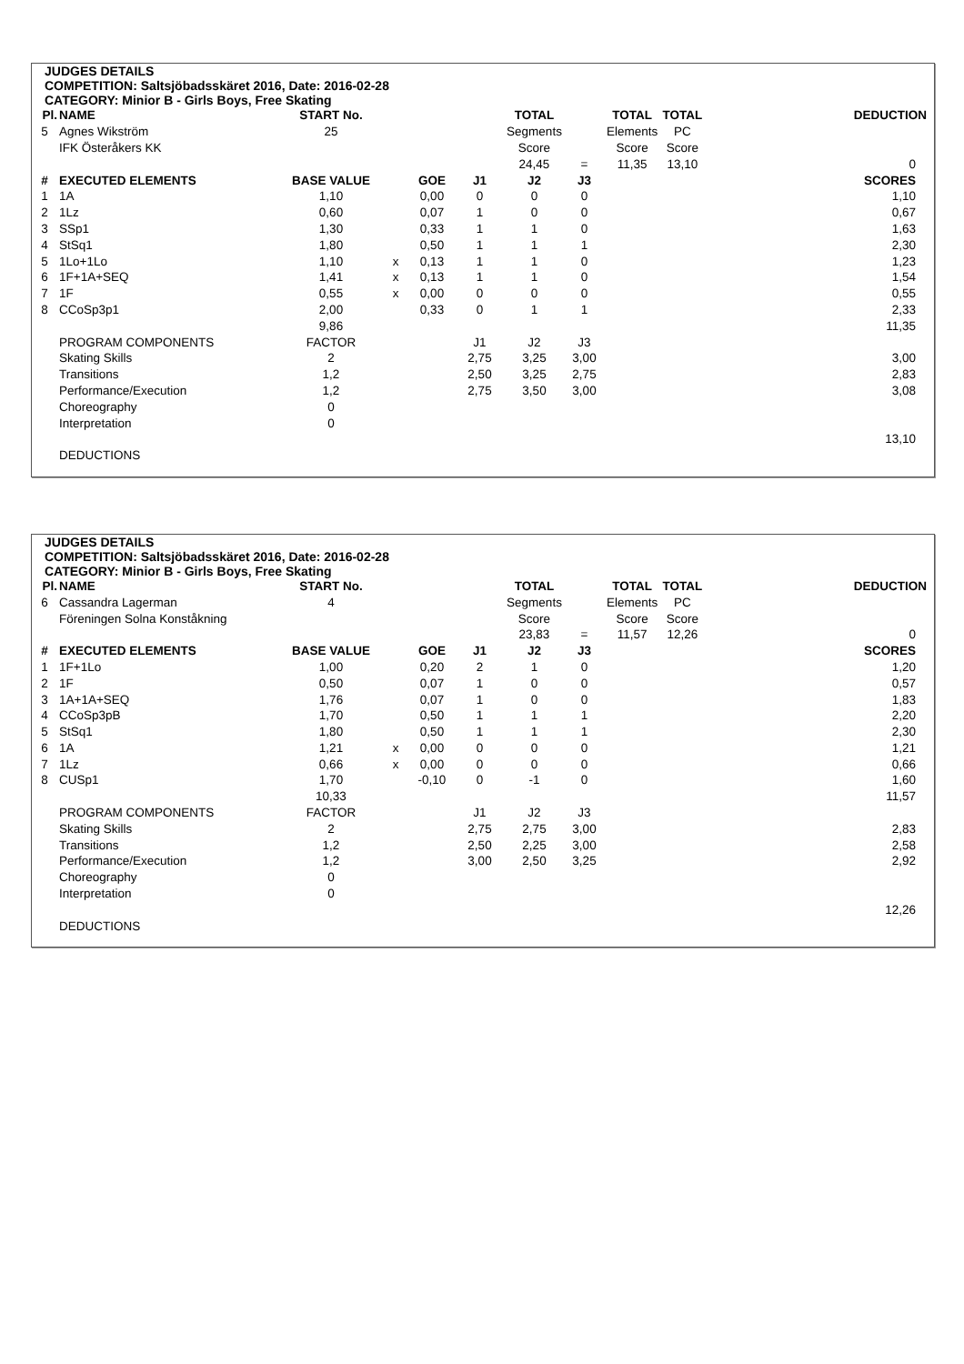JUDGES DETAILS
COMPETITION: Saltsjöbadsskäret 2016, Date: 2016-02-28
CATEGORY: Minior B - Girls Boys, Free Skating
| Pl. | NAME | START No. | | | | TOTAL | | TOTAL | TOTAL | DEDUCTION |
| 5 | Agnes Wikström | 25 | | | | Segments | | Elements | PC | |
| | IFK Österåkers KK | | | | | Score | | Score | Score | |
| | | | | | | 24,45 | = | 11,35 | 13,10 | 0 |
| # | EXECUTED ELEMENTS | BASE VALUE | | GOE | J1 | J2 | J3 | | | SCORES |
| 1 | 1A | 1,10 | | 0,00 | 0 | 0 | 0 | | | 1,10 |
| 2 | 1Lz | 0,60 | | 0,07 | 1 | 0 | 0 | | | 0,67 |
| 3 | SSp1 | 1,30 | | 0,33 | 1 | 1 | 0 | | | 1,63 |
| 4 | StSq1 | 1,80 | | 0,50 | 1 | 1 | 1 | | | 2,30 |
| 5 | 1Lo+1Lo | 1,10 | x | 0,13 | 1 | 1 | 0 | | | 1,23 |
| 6 | 1F+1A+SEQ | 1,41 | x | 0,13 | 1 | 1 | 0 | | | 1,54 |
| 7 | 1F | 0,55 | x | 0,00 | 0 | 0 | 0 | | | 0,55 |
| 8 | CCoSp3p1 | 2,00 | | 0,33 | 0 | 1 | 1 | | | 2,33 |
| | | 9,86 | | | | | | | | 11,35 |
| | PROGRAM COMPONENTS | FACTOR | | | J1 | J2 | J3 | | | |
| | Skating Skills | 2 | | | 2,75 | 3,25 | 3,00 | | | 3,00 |
| | Transitions | 1,2 | | | 2,50 | 3,25 | 2,75 | | | 2,83 |
| | Performance/Execution | 1,2 | | | 2,75 | 3,50 | 3,00 | | | 3,08 |
| | Choreography | 0 | | | | | | | | |
| | Interpretation | 0 | | | | | | | | |
| | | | | | | | | | | 13,10 |
| | DEDUCTIONS | | | | | | | | | |
JUDGES DETAILS
COMPETITION: Saltsjöbadsskäret 2016, Date: 2016-02-28
CATEGORY: Minior B - Girls Boys, Free Skating
| Pl. | NAME | START No. | | | | TOTAL | | TOTAL | TOTAL | DEDUCTION |
| 6 | Cassandra Lagerman | 4 | | | | Segments | | Elements | PC | |
| | Föreningen Solna Konståkning | | | | | Score | | Score | Score | |
| | | | | | | 23,83 | = | 11,57 | 12,26 | 0 |
| # | EXECUTED ELEMENTS | BASE VALUE | | GOE | J1 | J2 | J3 | | | SCORES |
| 1 | 1F+1Lo | 1,00 | | 0,20 | 2 | 1 | 0 | | | 1,20 |
| 2 | 1F | 0,50 | | 0,07 | 1 | 0 | 0 | | | 0,57 |
| 3 | 1A+1A+SEQ | 1,76 | | 0,07 | 1 | 0 | 0 | | | 1,83 |
| 4 | CCoSp3pB | 1,70 | | 0,50 | 1 | 1 | 1 | | | 2,20 |
| 5 | StSq1 | 1,80 | | 0,50 | 1 | 1 | 1 | | | 2,30 |
| 6 | 1A | 1,21 | x | 0,00 | 0 | 0 | 0 | | | 1,21 |
| 7 | 1Lz | 0,66 | x | 0,00 | 0 | 0 | 0 | | | 0,66 |
| 8 | CUSp1 | 1,70 | | -0,10 | 0 | -1 | 0 | | | 1,60 |
| | | 10,33 | | | | | | | | 11,57 |
| | PROGRAM COMPONENTS | FACTOR | | | J1 | J2 | J3 | | | |
| | Skating Skills | 2 | | | 2,75 | 2,75 | 3,00 | | | 2,83 |
| | Transitions | 1,2 | | | 2,50 | 2,25 | 3,00 | | | 2,58 |
| | Performance/Execution | 1,2 | | | 3,00 | 2,50 | 3,25 | | | 2,92 |
| | Choreography | 0 | | | | | | | | |
| | Interpretation | 0 | | | | | | | | |
| | | | | | | | | | | 12,26 |
| | DEDUCTIONS | | | | | | | | | |